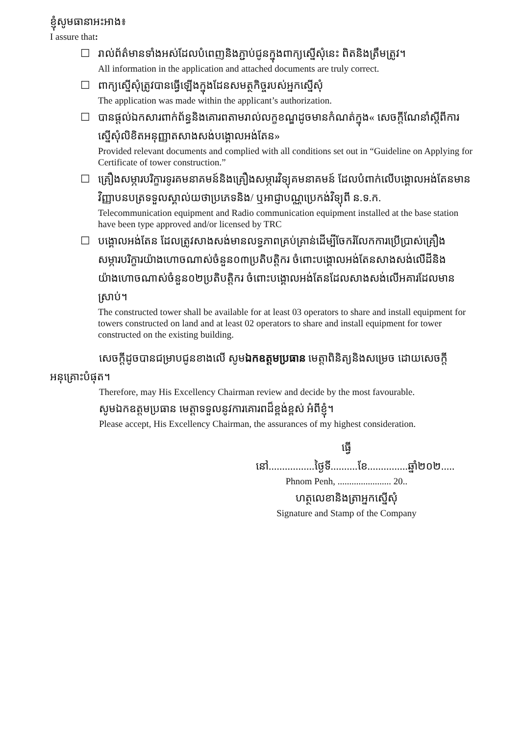ខ្ញុំសូមធានាអះអាង៖
I assure that:
☐ រាល់ព័ត៌មានទាំងអស់ដែលបំពេញនិងភ្ជាប់ជូនក្នុងពាក្យស្នើសុំនេះ ពិតនិងត្រឹមត្រូវ។
All information in the application and attached documents are truly correct.
☐ ពាក្យស្នើសុំត្រូវបានធ្វើឡើងក្នុងដែនសមត្ថកិច្ចរបស់អ្នកស្នើសុំ
The application was made within the applicant’s authorization.
☐ បានផ្តល់ឯកសារពាក់ព័ន្ធនិងគោរពតាមរាល់លក្ខខណ្ឌដូចមានកំណត់ក្នុង« សេចក្តីណែនាំស្តីពីការស្នើសុំលិខិតអនុញ្ញាតសាងសង់បង្គោលអង់តែន»
Provided relevant documents and complied with all conditions set out in “Guideline on Applying for Certificate of tower construction.”
☐ គ្រឿងសម្ភារបរិក្ខារទូរគមនាគមន៍និងគ្រឿងសម្ភារវិទ្យុគមនាគមន៍ ដែលបំពាក់លើបង្គោលអង់តែនមានវិញ្ញាបនបត្រទទួលស្គាល់យថាប្រភេទនិង/ ឬអាជ្ញាបណ្ណប្រេកង់វិទ្យុពី ន.ទ.ក.
Telecommunication equipment and Radio communication equipment installed at the base station have been type approved and/or licensed by TRC
☐ បង្គោលអង់តែន ដែលត្រូវសាងសង់មានលទ្ធភាពគ្រប់គ្រាន់ដើម្បីចែករំលែកការប្រើប្រាស់គ្រឿងសម្ភារបរិក្ខារយ៉ាងហោចណាស់ចំនួន០៣ប្រតិបត្តិករ ចំពោះបង្គោលអង់តែនសាងសង់លើដីនិងយ៉ាងហោចណាស់ចំនួន០២ប្រតិបត្តិករ ចំពោះបង្គោលអង់តែនដែលសាងសង់លើអគារដែលមានស្រាប់។
The constructed tower shall be available for at least 03 operators to share and install equipment for towers constructed on land and at least 02 operators to share and install equipment for tower constructed on the existing building.
សេចក្តីដូចបានជម្រាបជូនខាងលើ សូមឯកឧត្តមប្រធាន មេត្តាពិនិត្យនិងសម្រេច ដោយសេចក្តីអនុគ្រោះបំផុត។
Therefore, may His Excellency Chairman review and decide by the most favourable.
សូមឯកឧត្តមប្រធាន មេត្តាទទួលនូវការគោរពដ៏ខ្ពង់ខ្ពស់ អំពីខ្ញុំ។
Please accept, His Excellency Chairman, the assurances of my highest consideration.
ធ្វើនៅ.................ថ្ងៃទី..........ខែ...............ឆ្នាំ២០២.....
Phnom Penh, ....................... 20..
ហត្ថលេខានិងត្រាអ្នកស្នើសុំ
Signature and Stamp of the Company